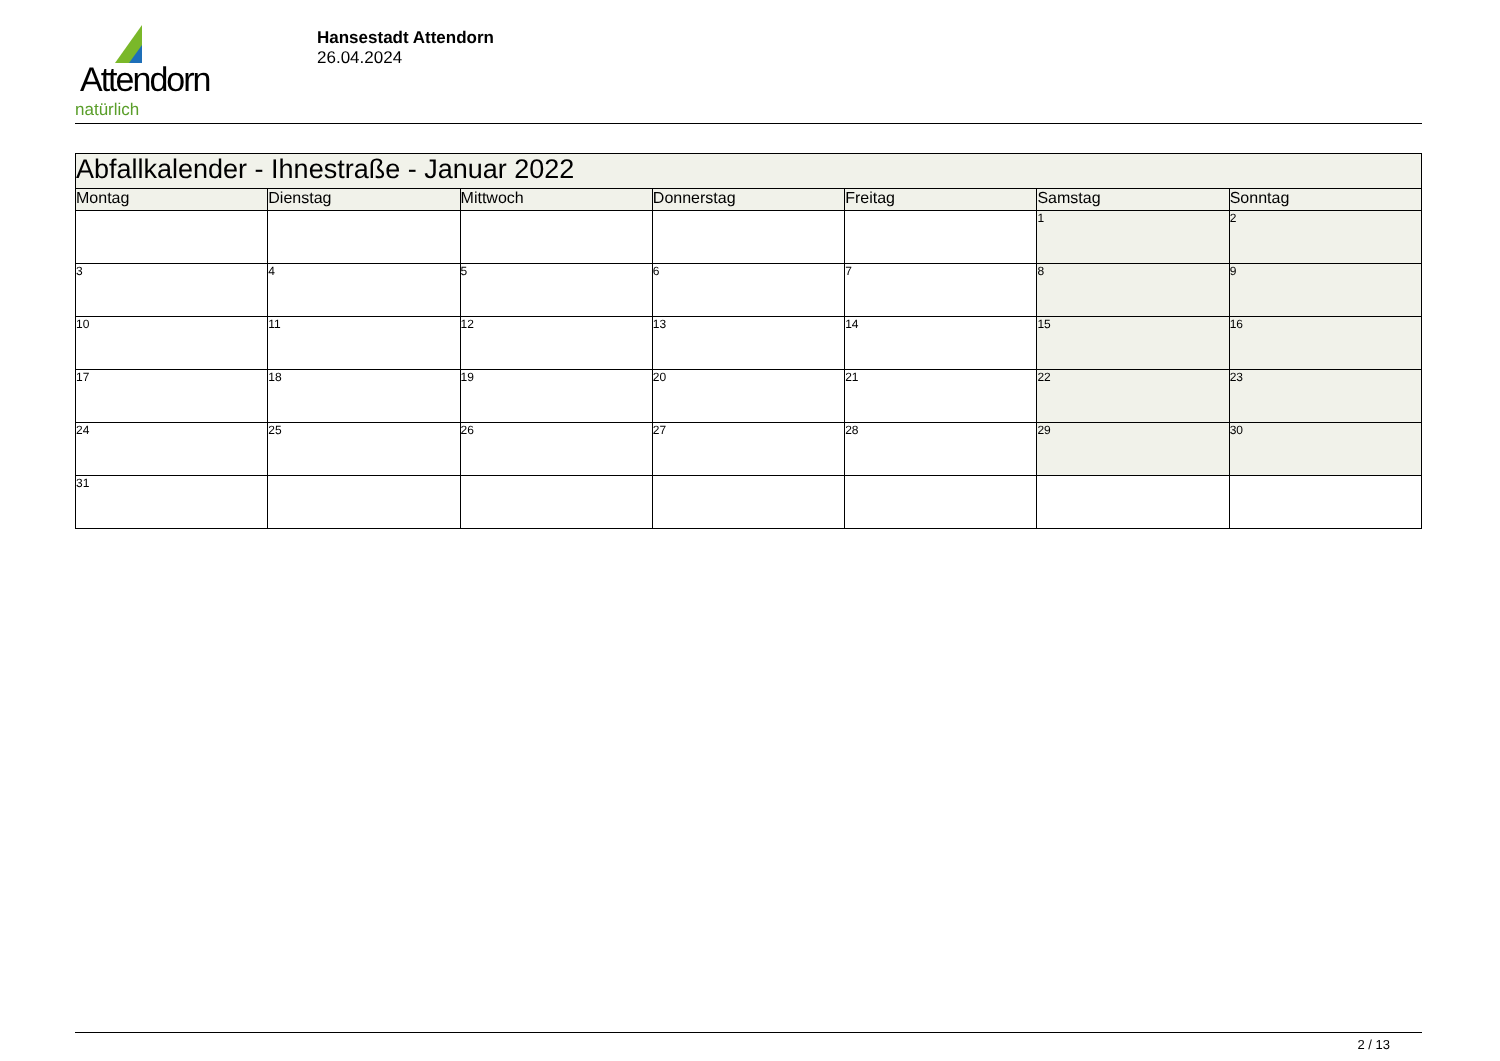Attendorn
natürlich
Hansestadt Attendorn
26.04.2024
| Abfallkalender - Ihnestraße - Januar 2022 | | | | | | |
| Montag | Dienstag | Mittwoch | Donnerstag | Freitag | Samstag | Sonntag |
| | | | | | 1 | 2 |
| 3 | 4 | 5 | 6 | 7 | 8 | 9 |
| 10 | 11 | 12 | 13 | 14 | 15 | 16 |
| 17 | 18 | 19 | 20 | 21 | 22 | 23 |
| 24 | 25 | 26 | 27 | 28 | 29 | 30 |
| 31 | | | | | | |
2 / 13